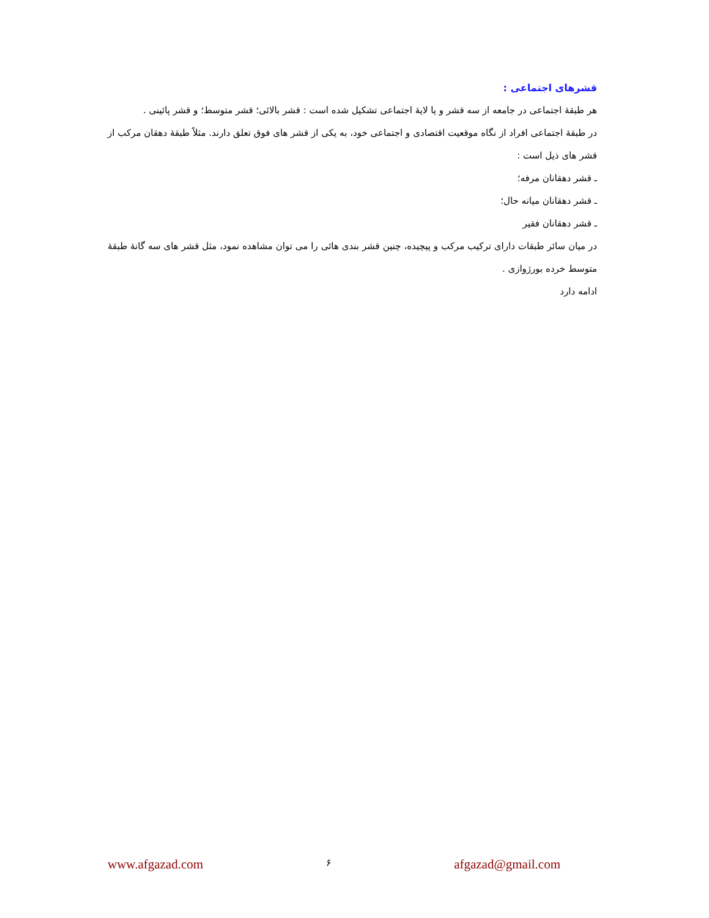قشرهای اجتماعی :
هر طبقهٔ اجتماعی در جامعه از سه قشر و یا لایهٔ اجتماعی تشکیل شده است : قشر بالائی؛ قشر متوسط؛ و قشر پائینی .
در طبقهٔ اجتماعی افراد از نگاه موقعیت اقتصادی و اجتماعی خود، به یکی از قشر های فوق تعلق دارند. مثلاً طبقهٔ دهقان مرکب از قشر های ذیل است :
ـ قشر دهقانان مرفه؛
ـ قشر دهقانان میانه حال؛
ـ قشر دهقانان فقیر
در میان سائر طبقات دارای ترکیب مرکب و پیچیده، چنین قشر بندی هائی را می توان مشاهده نمود، مثل قشر های سه گانهٔ طبقهٔ متوسط خرده بورژوازی .
ادامه دارد
www.afgazad.com ۶ afgazad@gmail.com